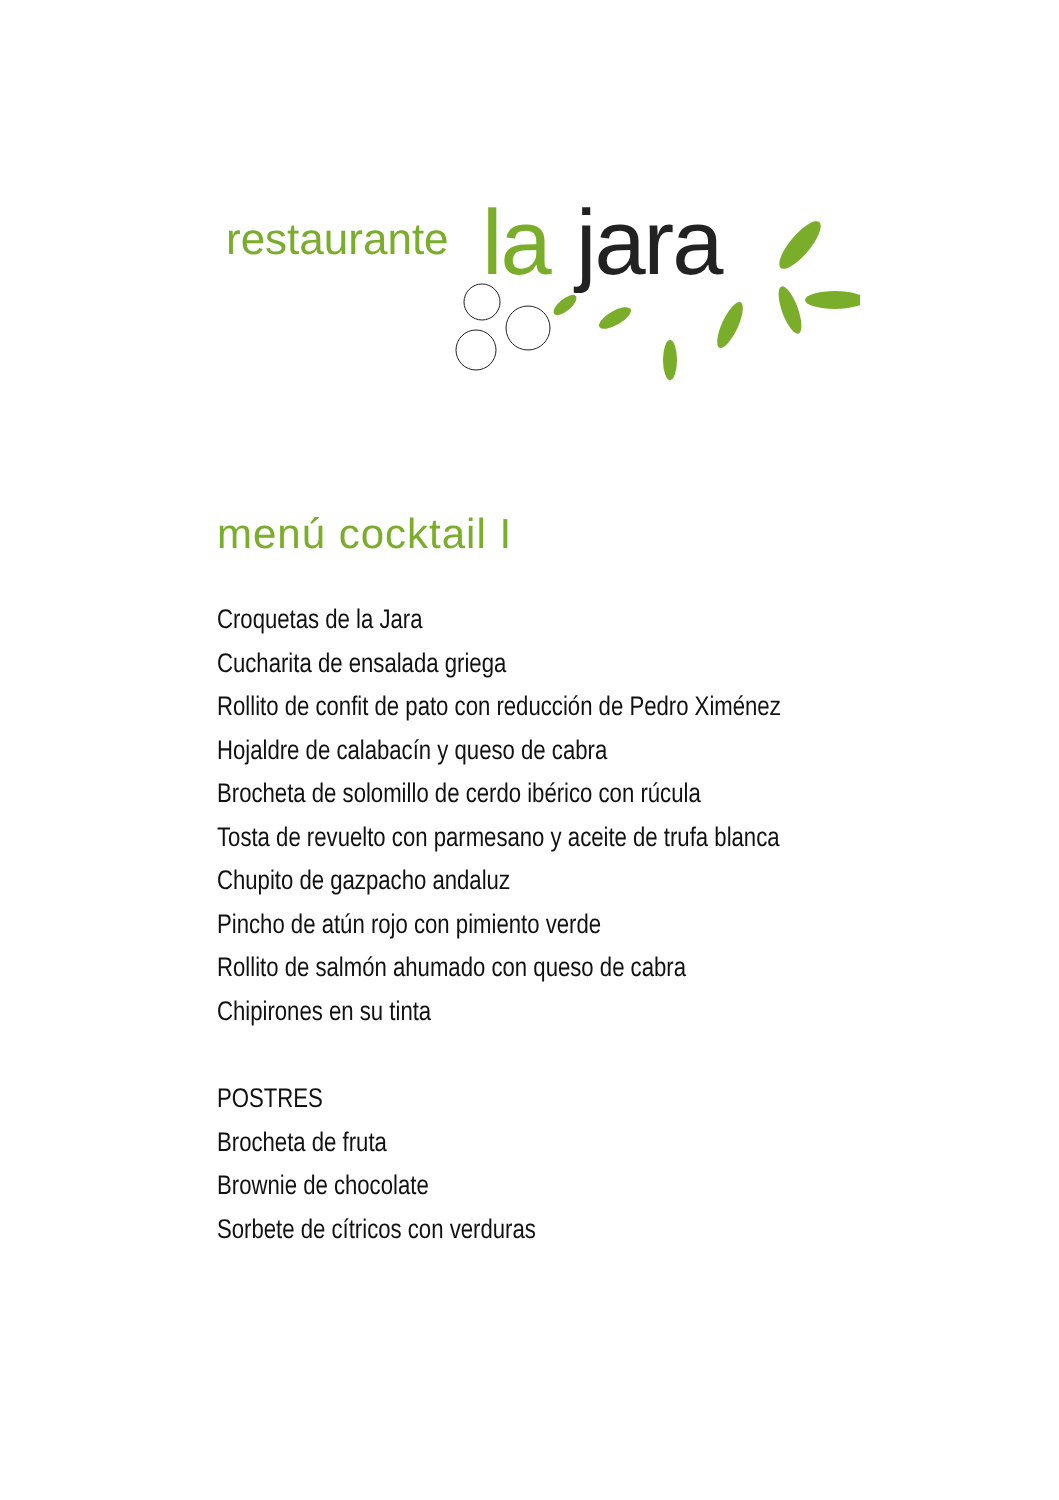restaurante la jara
menú cocktail I
Croquetas de la Jara
Cucharita de ensalada griega
Rollito de confit de pato con reducción de Pedro Ximénez
Hojaldre de calabacín y queso de cabra
Brocheta de solomillo de cerdo ibérico con rúcula
Tosta de revuelto con parmesano y aceite de trufa blanca
Chupito de gazpacho andaluz
Pincho de atún rojo con pimiento verde
Rollito de salmón ahumado con queso de cabra
Chipirones en su tinta
POSTRES
Brocheta de fruta
Brownie de chocolate
Sorbete de cítricos con verduras